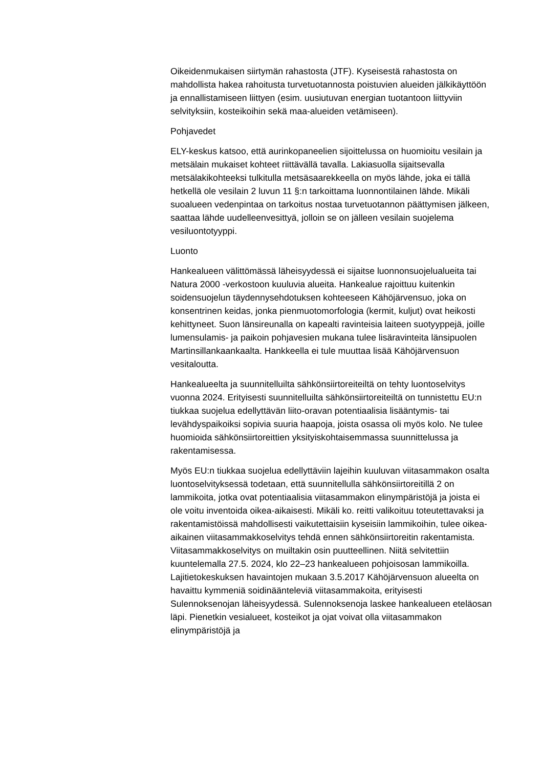Oikeidenmukaisen siirtymän rahastosta (JTF). Kyseisestä rahastosta on mahdollista hakea rahoitusta turvetuotannosta poistuvien alueiden jälkikäyttöön ja ennallistamiseen liittyen (esim. uusiutuvan energian tuotantoon liittyviin selvityksiin, kosteikoihin sekä maa-alueiden vetämiseen).
Pohjavedet
ELY-keskus katsoo, että aurinkopaneelien sijoittelussa on huomioitu vesilain ja metsälain mukaiset kohteet riittävällä tavalla. Lakiasuolla sijaitsevalla metsälakikohteeksi tulkitulla metsäsaarekkeella on myös lähde, joka ei tällä hetkellä ole vesilain 2 luvun 11 §:n tarkoittama luonnontilainen lähde. Mikäli suoalueen vedenpintaa on tarkoitus nostaa turvetuotannon päättymisen jälkeen, saattaa lähde uudelleenvesittyä, jolloin se on jälleen vesilain suojelema vesiluontotyyppi.
Luonto
Hankealueen välittömässä läheisyydessä ei sijaitse luonnonsuojelualueita tai Natura 2000 -verkostoon kuuluvia alueita. Hankealue rajoittuu kuitenkin soidensuojelun täydennysehdotuksen kohteeseen Kähöjärvensuo, joka on konsentrinen keidas, jonka pienmuotomorfologia (kermit, kuljut) ovat heikosti kehittyneet. Suon länsireunalla on kapealti ravinteisia laiteen suotyyppejä, joille lumensulamis- ja paikoin pohjavesien mukana tulee lisäravinteita länsipuolen Martinsillankaankaalta. Hankkeella ei tule muuttaa lisää Kähöjärvensuon vesitaloutta.
Hankealueelta ja suunnitelluilta sähkönsiirtoreiteiltä on tehty luontoselvitys vuonna 2024. Erityisesti suunnitelluilta sähkönsiirtoreiteiltä on tunnistettu EU:n tiukkaa suojelua edellyttävän liito-oravan potentiaalisia lisääntymis- tai levähdyspaikoiksi sopivia suuria haapoja, joista osassa oli myös kolo. Ne tulee huomioida sähkönsiirtoreittien yksityiskohtaisemmassa suunnittelussa ja rakentamisessa.
Myös EU:n tiukkaa suojelua edellyttäviin lajeihin kuuluvan viitasammakon osalta luontoselvityksessä todetaan, että suunnitellulla sähkönsiirtoreitillä 2 on lammikoita, jotka ovat potentiaalisia viitasammakon elinympäristöjä ja joista ei ole voitu inventoida oikea-aikaisesti. Mikäli ko. reitti valikoituu toteutettavaksi ja rakentamistöissä mahdollisesti vaikutettaisiin kyseisiin lammikoihin, tulee oikea-aikainen viitasammakkoselvitys tehdä ennen sähkönsiirtoreitin rakentamista. Viitasammakkoselvitys on muiltakin osin puutteellinen. Niitä selvitettiin kuuntelemalla 27.5. 2024, klo 22–23 hankealueen pohjoisosan lammikoilla. Lajitietokeskuksen havaintojen mukaan 3.5.2017 Kähöjärvensuon alueelta on havaittu kymmeniä soidinäänteleviä viitasammakoita, erityisesti Sulennoksenojan läheisyydessä. Sulennoksenoja laskee hankealueen eteläosan läpi. Pienetkin vesialueet, kosteikot ja ojat voivat olla viitasammakon elinympäristöjä ja